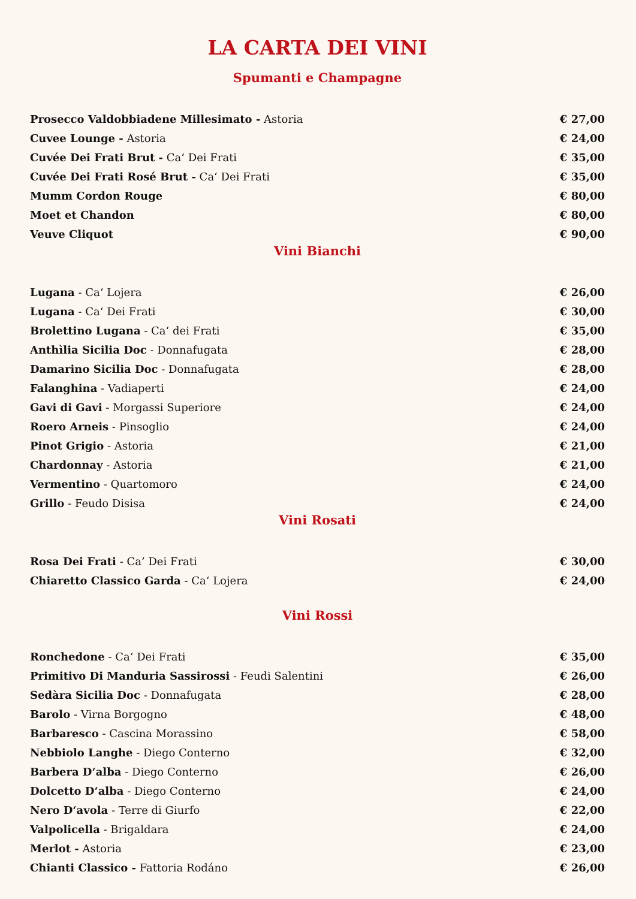LA CARTA DEI VINI
Spumanti e Champagne
| Prosecco Valdobbiadene Millesimato - Astoria | € 27,00 |
| Cuvee Lounge - Astoria | € 24,00 |
| Cuvée Dei Frati Brut - Ca‘ Dei Frati | € 35,00 |
| Cuvée Dei Frati Rosé Brut - Ca‘ Dei Frati | € 35,00 |
| Mumm Cordon Rouge | € 80,00 |
| Moet et Chandon | € 80,00 |
| Veuve Cliquot | € 90,00 |
Vini Bianchi
| Lugana - Ca‘ Lojera | € 26,00 |
| Lugana - Ca‘ Dei Frati | € 30,00 |
| Brolettino Lugana - Ca‘ dei Frati | € 35,00 |
| Anthìlia Sicilia Doc - Donnafugata | € 28,00 |
| Damarino Sicilia Doc - Donnafugata | € 28,00 |
| Falanghina - Vadiaperti | € 24,00 |
| Gavi di Gavi - Morgassi Superiore | € 24,00 |
| Roero Arneis - Pinsoglio | € 24,00 |
| Pinot Grigio - Astoria | € 21,00 |
| Chardonnay - Astoria | € 21,00 |
| Vermentino - Quartomoro | € 24,00 |
| Grillo - Feudo Disisa | € 24,00 |
Vini Rosati
| Rosa Dei Frati - Ca’ Dei Frati | € 30,00 |
| Chiaretto Classico Garda - Ca‘ Lojera | € 24,00 |
Vini Rossi
| Ronchedone - Ca‘ Dei Frati | € 35,00 |
| Primitivo Di Manduria Sassirossi - Feudi Salentini | € 26,00 |
| Sedàra Sicilia Doc - Donnafugata | € 28,00 |
| Barolo - Virna Borgogno | € 48,00 |
| Barbaresco - Cascina Morassino | € 58,00 |
| Nebbiolo Langhe - Diego Conterno | € 32,00 |
| Barbera D‘alba - Diego Conterno | € 26,00 |
| Dolcetto D‘alba - Diego Conterno | € 24,00 |
| Nero D‘avola - Terre di Giurfo | € 22,00 |
| Valpolicella - Brigaldara | € 24,00 |
| Merlot - Astoria | € 23,00 |
| Chianti Classico - Fattoria Rodáno | € 26,00 |